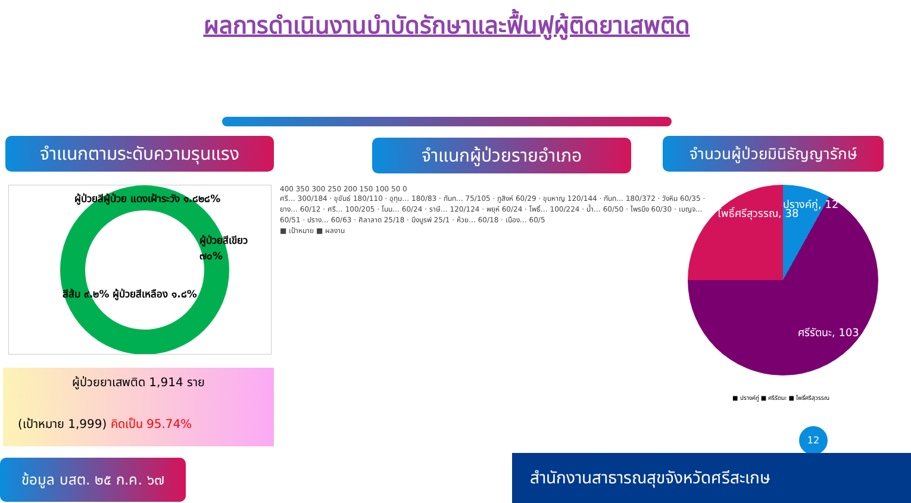ผลการดำเนินงานบำบัดรักษาและฟื้นฟูผู้ติดยาเสพติด
จำแนกตามระดับความรุนแรง จำแนกผู้ป่วยรายอำเภอ
จำนวนผู้ป่วยมินิธัญญารักษ์
ผู้ป่วยสีผู้ป่วย แดงเฝ้าระวัง ๑.๘๒๘%
ผู้ป่วยสีเขียว ๗๐%
สีส้ม ๙.๒% ผู้ป่วยสีเหลือง ๑.๘%
ผู้ป่วยยาเสพติด 1,914 ราย
(เป้าหมาย 1,999) คิดเป็น 95.74%
400 350 300 250 200 150 100 50 0
ศรี… 300/184 · ขุขันธ์ 180/110 · อุทุม… 180/83 · กันท… 75/105 · ภูสิงห์ 60/29 · ขุนหาญ 120/144 · กันท… 180/372 · วังหิน 60/35 · ยาง… 60/12 · ศรี… 100/205 · โนน… 60/24 · ราษี… 120/124 · พยุห์ 60/24 · โพธิ์… 100/224 · น้ำ… 60/50 · ไพรบึง 60/30 · เบญจ… 60/51 · ปราง… 60/63 · ศิลาลาด 25/18 · บึงบูรพ์ 25/1 · ห้วย… 60/18 · เมือง… 60/5
■ เป้าหมาย ■ ผลงาน
โพธิ์ศรีสุวรรณ, 38
ปรางค์กู่, 12
ศรีรัตนะ, 103
■ ปรางค์กู่ ■ ศรีรัตนะ ■ โพธิ์ศรีสุวรรณ
12
ข้อมูล บสต. ๒๕ ก.ค. ๖๗
สำนักงานสาธารณสุขจังหวัดศรีสะเกษ